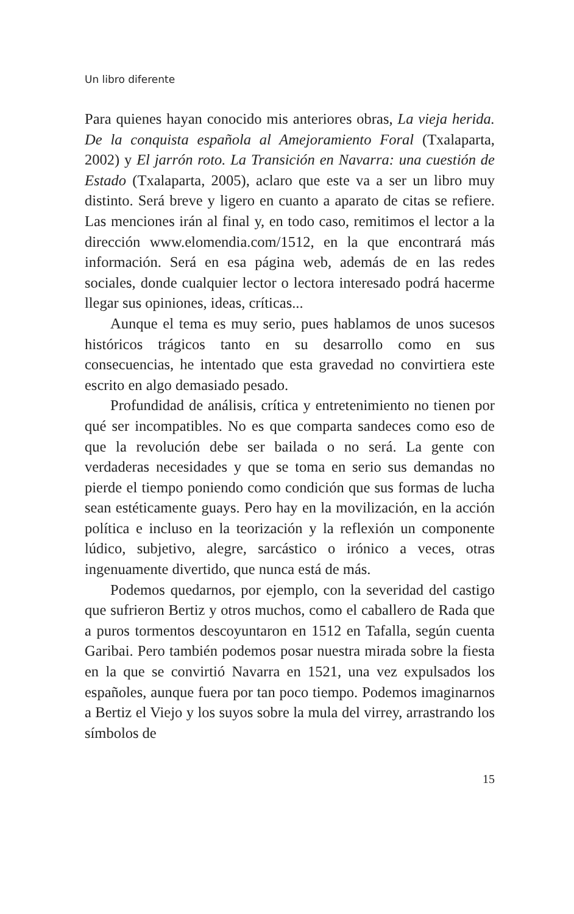Un libro diferente
Para quienes hayan conocido mis anteriores obras, La vieja herida. De la conquista española al Amejoramiento Foral (Txalaparta, 2002) y El jarrón roto. La Transición en Navarra: una cuestión de Estado (Txalaparta, 2005), aclaro que este va a ser un libro muy distinto. Será breve y ligero en cuanto a aparato de citas se refiere. Las menciones irán al final y, en todo caso, remitimos el lector a la dirección www.elomendia.com/1512, en la que encontrará más información. Será en esa página web, además de en las redes sociales, donde cualquier lector o lectora interesado podrá hacerme llegar sus opiniones, ideas, críticas...
Aunque el tema es muy serio, pues hablamos de unos sucesos históricos trágicos tanto en su desarrollo como en sus consecuencias, he intentado que esta gravedad no convirtiera este escrito en algo demasiado pesado.
Profundidad de análisis, crítica y entretenimiento no tienen por qué ser incompatibles. No es que comparta sandeces como eso de que la revolución debe ser bailada o no será. La gente con verdaderas necesidades y que se toma en serio sus demandas no pierde el tiempo poniendo como condición que sus formas de lucha sean estéticamente guays. Pero hay en la movilización, en la acción política e incluso en la teorización y la reflexión un componente lúdico, subjetivo, alegre, sarcástico o irónico a veces, otras ingenuamente divertido, que nunca está de más.
Podemos quedarnos, por ejemplo, con la severidad del castigo que sufrieron Bertiz y otros muchos, como el caballero de Rada que a puros tormentos descoyuntaron en 1512 en Tafalla, según cuenta Garibai. Pero también podemos posar nuestra mirada sobre la fiesta en la que se convirtió Navarra en 1521, una vez expulsados los españoles, aunque fuera por tan poco tiempo. Podemos imaginarnos a Bertiz el Viejo y los suyos sobre la mula del virrey, arrastrando los símbolos de
15